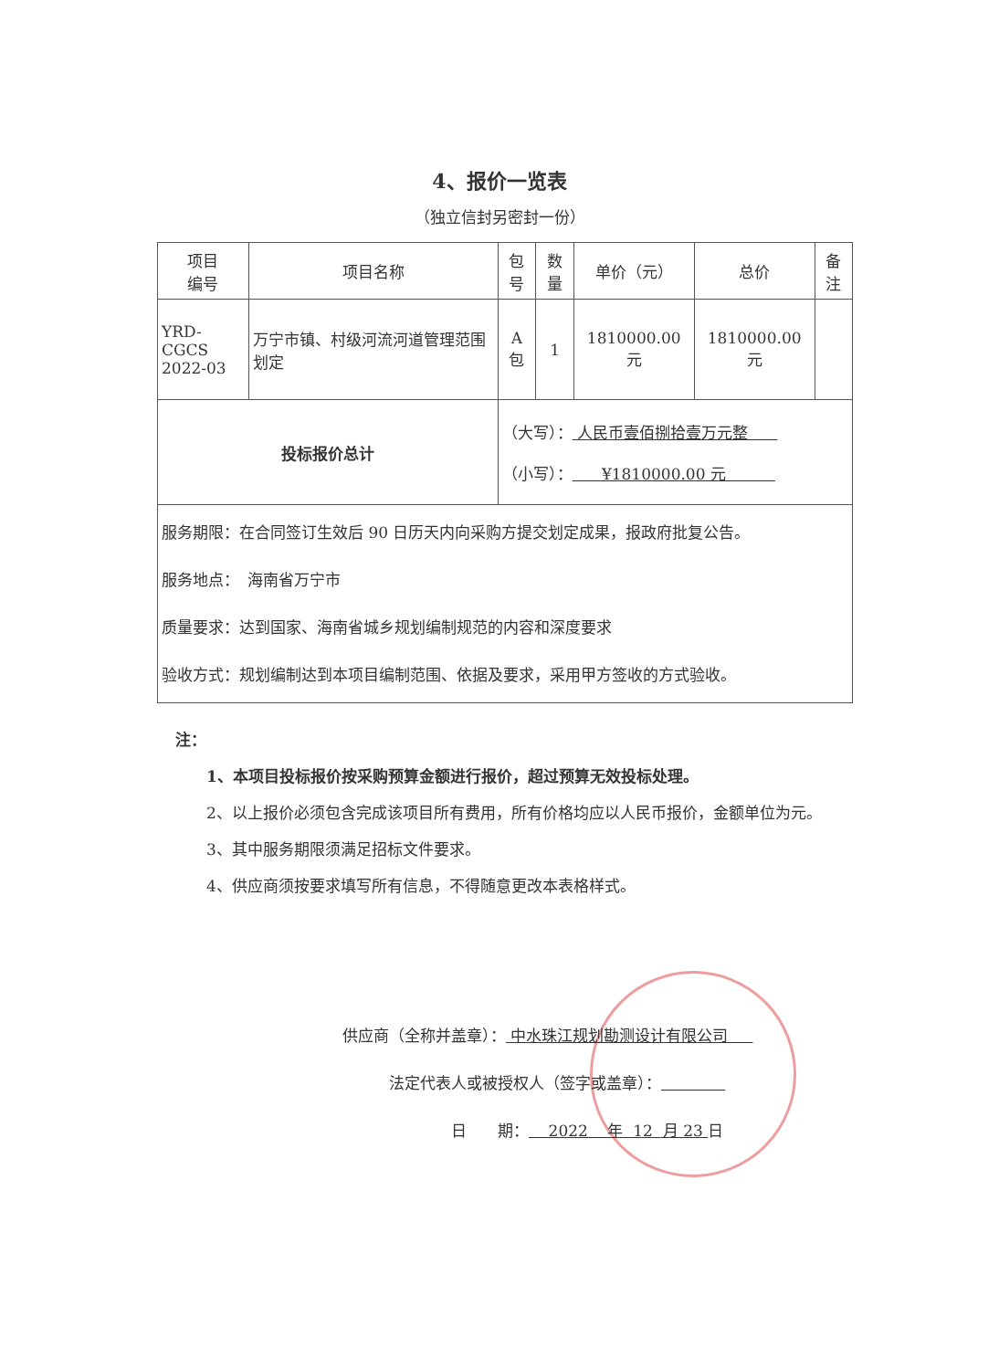4、报价一览表
（独立信封另密封一份）
| 项目 编号 | 项目名称 | 包号 | 数量 | 单价（元） | 总价 | 备注 |
| --- | --- | --- | --- | --- | --- | --- |
| YRD-CGCS 2022-03 | 万宁市镇、村级河流河道管理范围划定 | A 包 | 1 | 1810000.00 元 | 1810000.00 元 | |
| 投标报价总计 | | （大写）： 人民币壹佰捌拾壹万元整 （小写）： ¥1810000.00 元 | | | | |
| 服务期限：在合同签订生效后 90 日历天内向采购方提交划定成果，报政府批复公告。 服务地点： 海南省万宁市 质量要求：达到国家、海南省城乡规划编制规范的内容和深度要求 验收方式：规划编制达到本项目编制范围、依据及要求，采用甲方签收的方式验收。 | | | | | | |
注：
　　1、本项目投标报价按采购预算金额进行报价，超过预算无效投标处理。
　　2、以上报价必须包含完成该项目所有费用，所有价格均应以人民币报价，金额单位为元。
　　3、其中服务期限须满足招标文件要求。
　　4、供应商须按要求填写所有信息，不得随意更改本表格样式。
供应商（全称并盖章）： 中水珠江规划勘测设计有限公司
　　　法定代表人或被授权人（签字或盖章）：
　　　　　　　日　　期： 2022 年 12 月 23 日